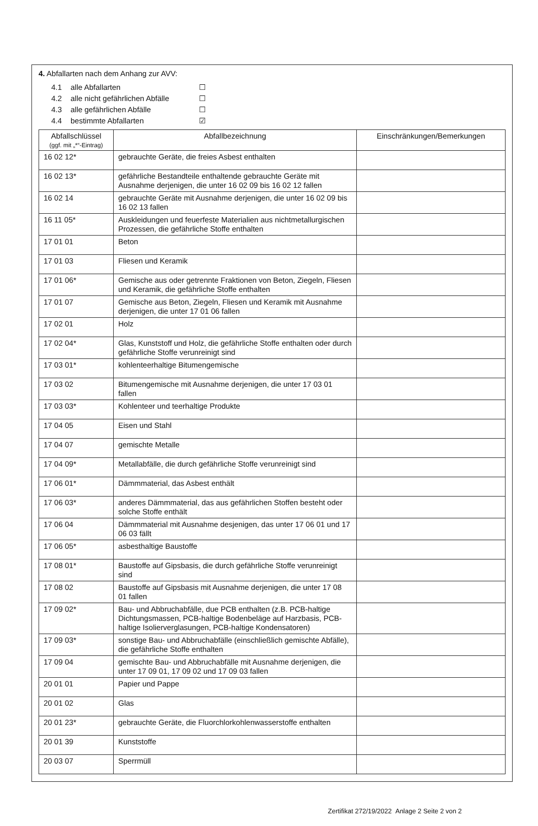4. Abfallarten nach dem Anhang zur AVV:
4.1 alle Abfallarten ☐
4.2 alle nicht gefährlichen Abfälle ☐
4.3 alle gefährlichen Abfälle ☐
4.4 bestimmte Abfallarten ☑
| Abfallschlüssel (ggf. mit „*“-Eintrag) | Abfallbezeichnung | Einschränkungen/Bemerkungen |
| --- | --- | --- |
| 16 02 12* | gebrauchte Geräte, die freies Asbest enthalten | |
| 16 02 13* | gefährliche Bestandteile enthaltende gebrauchte Geräte mit Ausnahme derjenigen, die unter 16 02 09 bis 16 02 12 fallen | |
| 16 02 14 | gebrauchte Geräte mit Ausnahme derjenigen, die unter 16 02 09 bis 16 02 13 fallen | |
| 16 11 05* | Auskleidungen und feuerfeste Materialien aus nichtmetallurgischen Prozessen, die gefährliche Stoffe enthalten | |
| 17 01 01 | Beton | |
| 17 01 03 | Fliesen und Keramik | |
| 17 01 06* | Gemische aus oder getrennte Fraktionen von Beton, Ziegeln, Fliesen und Keramik, die gefährliche Stoffe enthalten | |
| 17 01 07 | Gemische aus Beton, Ziegeln, Fliesen und Keramik mit Ausnahme derjenigen, die unter 17 01 06 fallen | |
| 17 02 01 | Holz | |
| 17 02 04* | Glas, Kunststoff und Holz, die gefährliche Stoffe enthalten oder durch gefährliche Stoffe verunreinigt sind | |
| 17 03 01* | kohlenteerhaltige Bitumengemische | |
| 17 03 02 | Bitumengemische mit Ausnahme derjenigen, die unter 17 03 01 fallen | |
| 17 03 03* | Kohlenteer und teerhaltige Produkte | |
| 17 04 05 | Eisen und Stahl | |
| 17 04 07 | gemischte Metalle | |
| 17 04 09* | Metallabfälle, die durch gefährliche Stoffe verunreinigt sind | |
| 17 06 01* | Dämmmaterial, das Asbest enthält | |
| 17 06 03* | anderes Dämmmaterial, das aus gefährlichen Stoffen besteht oder solche Stoffe enthält | |
| 17 06 04 | Dämmmaterial mit Ausnahme desjenigen, das unter 17 06 01 und 17 06 03 fällt | |
| 17 06 05* | asbesthaltige Baustoffe | |
| 17 08 01* | Baustoffe auf Gipsbasis, die durch gefährliche Stoffe verunreinigt sind | |
| 17 08 02 | Baustoffe auf Gipsbasis mit Ausnahme derjenigen, die unter 17 08 01 fallen | |
| 17 09 02* | Bau- und Abbruchabfälle, due PCB enthalten (z.B. PCB-haltige Dichtungsmassen, PCB-haltige Bodenbeläge auf Harzbasis, PCB-haltige Isolierverglasungen, PCB-haltige Kondensatoren) | |
| 17 09 03* | sonstige Bau- und Abbruchabfälle (einschließlich gemischte Abfälle), die gefährliche Stoffe enthalten | |
| 17 09 04 | gemischte Bau- und Abbruchabfälle mit Ausnahme derjenigen, die unter 17 09 01, 17 09 02 und 17 09 03 fallen | |
| 20 01 01 | Papier und Pappe | |
| 20 01 02 | Glas | |
| 20 01 23* | gebrauchte Geräte, die Fluorchlorkohlenwasserstoffe enthalten | |
| 20 01 39 | Kunststoffe | |
| 20 03 07 | Sperrmüll | |
Zertifikat 272/19/2022 Anlage 2 Seite 2 von 2